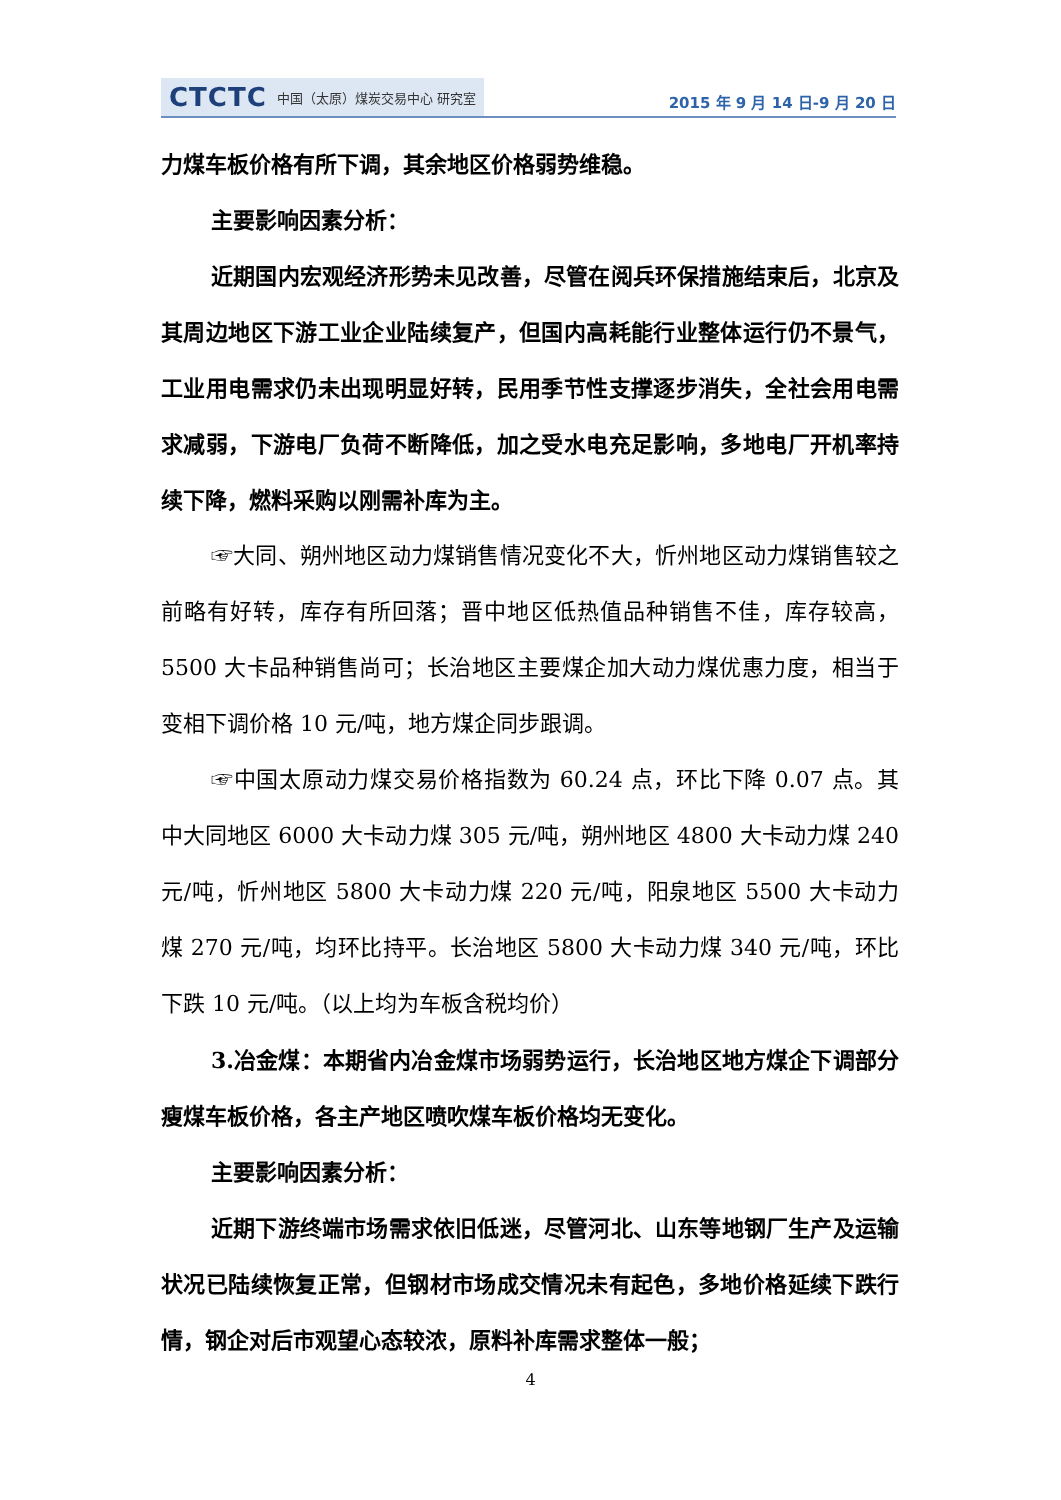CTCTC 中国（太原）煤炭交易中心 研究室
2015 年 9 月 14 日-9 月 20 日
力煤车板价格有所下调，其余地区价格弱势维稳。
主要影响因素分析：
近期国内宏观经济形势未见改善，尽管在阅兵环保措施结束后，北京及其周边地区下游工业企业陆续复产，但国内高耗能行业整体运行仍不景气，工业用电需求仍未出现明显好转，民用季节性支撑逐步消失，全社会用电需求减弱，下游电厂负荷不断降低，加之受水电充足影响，多地电厂开机率持续下降，燃料采购以刚需补库为主。
☞大同、朔州地区动力煤销售情况变化不大，忻州地区动力煤销售较之前略有好转，库存有所回落；晋中地区低热值品种销售不佳，库存较高，5500 大卡品种销售尚可；长治地区主要煤企加大动力煤优惠力度，相当于变相下调价格 10 元/吨，地方煤企同步跟调。
☞中国太原动力煤交易价格指数为 60.24 点，环比下降 0.07 点。其中大同地区 6000 大卡动力煤 305 元/吨，朔州地区 4800 大卡动力煤 240 元/吨，忻州地区 5800 大卡动力煤 220 元/吨，阳泉地区 5500 大卡动力煤 270 元/吨，均环比持平。长治地区 5800 大卡动力煤 340 元/吨，环比下跌 10 元/吨。（以上均为车板含税均价）
3.冶金煤：本期省内冶金煤市场弱势运行，长治地区地方煤企下调部分瘦煤车板价格，各主产地区喷吹煤车板价格均无变化。
主要影响因素分析：
近期下游终端市场需求依旧低迷，尽管河北、山东等地钢厂生产及运输状况已陆续恢复正常，但钢材市场成交情况未有起色，多地价格延续下跌行情，钢企对后市观望心态较浓，原料补库需求整体一般；
4